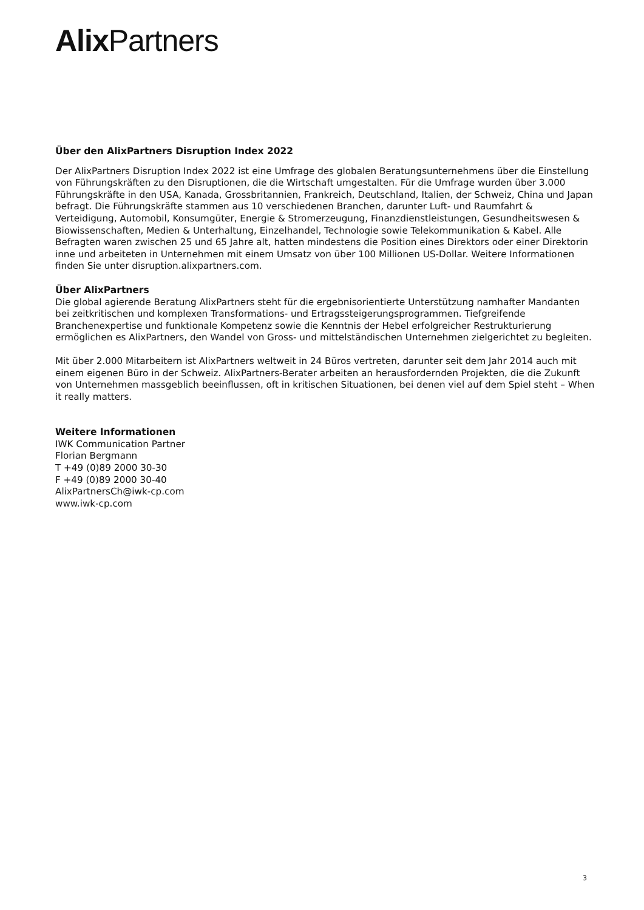Alix Partners
Über den AlixPartners Disruption Index 2022
Der AlixPartners Disruption Index 2022 ist eine Umfrage des globalen Beratungsunternehmens über die Einstellung von Führungskräften zu den Disruptionen, die die Wirtschaft umgestalten. Für die Umfrage wurden über 3.000 Führungskräfte in den USA, Kanada, Grossbritannien, Frankreich, Deutschland, Italien, der Schweiz, China und Japan befragt. Die Führungskräfte stammen aus 10 verschiedenen Branchen, darunter Luft- und Raumfahrt & Verteidigung, Automobil, Konsumgüter, Energie & Stromerzeugung, Finanzdienstleistungen, Gesundheitswesen & Biowissenschaften, Medien & Unterhaltung, Einzelhandel, Technologie sowie Telekommunikation & Kabel. Alle Befragten waren zwischen 25 und 65 Jahre alt, hatten mindestens die Position eines Direktors oder einer Direktorin inne und arbeiteten in Unternehmen mit einem Umsatz von über 100 Millionen US-Dollar. Weitere Informationen finden Sie unter disruption.alixpartners.com.
Über AlixPartners
Die global agierende Beratung AlixPartners steht für die ergebnisorientierte Unterstützung namhafter Mandanten bei zeitkritischen und komplexen Transformations- und Ertragssteigerungsprogrammen. Tiefgreifende Branchenexpertise und funktionale Kompetenz sowie die Kenntnis der Hebel erfolgreicher Restrukturierung ermöglichen es AlixPartners, den Wandel von Gross- und mittelständischen Unternehmen zielgerichtet zu begleiten.
Mit über 2.000 Mitarbeitern ist AlixPartners weltweit in 24 Büros vertreten, darunter seit dem Jahr 2014 auch mit einem eigenen Büro in der Schweiz. AlixPartners-Berater arbeiten an herausfordernden Projekten, die die Zukunft von Unternehmen massgeblich beeinflussen, oft in kritischen Situationen, bei denen viel auf dem Spiel steht – When it really matters.
Weitere Informationen
IWK Communication Partner
Florian Bergmann
T +49 (0)89 2000 30-30
F +49 (0)89 2000 30-40
AlixPartnersCh@iwk-cp.com
www.iwk-cp.com
3